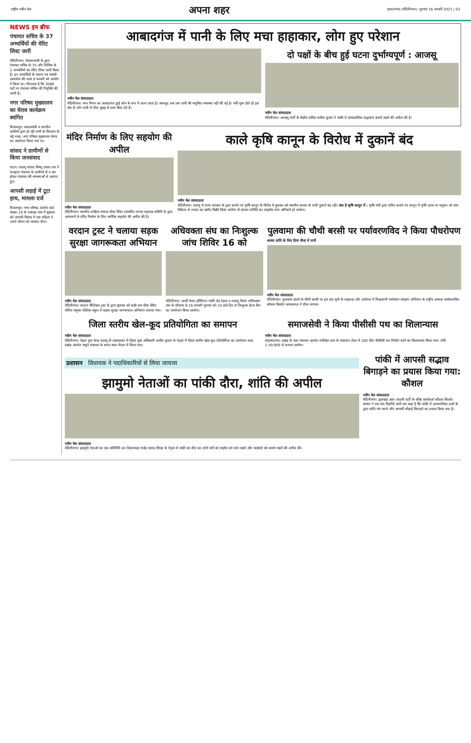राष्ट्रीय नवीन मेल अपना शहर डालटनगंज (मेदिनीनगर), गुरुवार 16 फरवरी 2023 | 03
NEWS इन ब्रीफ
पंचायत सचिव के 37 अभ्यर्थियों की मेरिट लिस्ट जारी
मेदिनीनगर। जेएसएससी के द्वारा पंचायत सचिव के 35 और लिपिक के 2 अभ्यर्थियों का मेरिट लिस्ट जारी किया है। इन अभ्यर्थियों के प्रमाण पत्र संबंधी दस्तावेज की जांच 8 फरवरी को आयोग ने किया था। गौरतलब है कि 3088 पदों पर पंचायत सचिव की नियुक्ति की जानी है।
नगर परिषद मुख्यालय का घेराव कार्यक्रम स्थगित
विश्रामपुर। समाजसेवी व स्थानीय ग्रामीणों द्वारा हो रही पानी के किल्लत के मद्दे नजर, नगर परिषद मुख्यालय घेराव का आयोजन किया गया था।
सांसद ने ग्रामीणों से किया जनसंवाद
पाटन। पलामू सांसद विष्णु दयाल राम ने राजहारा पंचायत के ग्रामीणों से रु बरु होकर पंचायत की समस्याओं से अवगत हुए।
आपसी लड़ाई में टूटा हाथ, मामला दर्ज
विश्रामपुर। नगर परिषद अंतर्गत वार्ड संख्या 19 के पचघड़ा गांव में बुधवार को आपसी विवाद में एक महिला ने अपने सौतन को जमकर पीटा।
आबादगंज में पानी के लिए मचा हाहाकार, लोग हुए परेशान
नवीन मेल संवाददाता
मेदिनीनगर। नगर निगम का आबादगंज ड्राई जोन के रूप में जाना जाता है। बावजूद अब तक पानी की समुचित व्यवस्था नहीं की गई है। गर्मी शुरू होते ही इस क्षेत्र के लोग पानी के लिए सुबह से शाम बिता देते हैं।
दो पक्षों के बीच हुई घटना दुर्भाग्यपूर्ण : आजसू
नवीन मेल संवाददाता
मेदिनीनगर। आजसू पार्टी के केंद्रीय सचिव सतीश कुमार ने पांकी में साम्प्रदायिक सद्भावना बनाये रखने की अपील की है।
मंदिर निर्माण के लिए सहयोग की अपील
नवीन मेल संवाददाता
मेदिनीनगर। स्थानीय साहित्य समाज चौक स्थित रामचरित मानस महायज्ञ समिति के द्वारा आमजनों से मंदिर निर्माण के लिए आर्थिक सहयोग की अपील की है।
काले कृषि कानून के विरोध में दुकानें बंद
नवीन मेल संवाददाता
मेदिनीनगर। पलामू में राज्य सरकार के द्वारा बनाये गए कृषि कानून के विरोध में बुधवार को स्थानीय बाजार के सभी दुकानें बंद रहीं। क्या है कृषि कानून में : कृषि मंत्री द्वारा पारित कराये गए कानून में कृषि उपज या पशुधन जो पांच क्विंटल से ज्यादा का खरीद बिक्री किया जायेगा तो बाजार समिति का लाइसेंस लेना अनिवार्य हो जायेगा।
वरदान ट्रस्ट ने चलाया सड़क सुरक्षा जागरूकता अभियान
नवीन मेल संवाददाता
मेदिनीनगर। वरदान चैरिटेबल ट्रस्ट के द्वारा बुधवार को कन्नी राम चौक स्थित जेनिथ फ्यूचर पब्लिक स्कूल में सड़क सुरक्षा जागरूकता अभियान चलाया गया।
अधिवक्ता संघ का निःशुल्क जांच शिविर 16 को
मेदिनीनगर। आर्शी केयर हॉस्पिटल पांकी रोड रेड़मा व पलामू जिला अधिवक्ता संघ के सौजन्य से 16 फरवरी गुरुवार को 10 बजे दिन से निःशुल्क हेल्थ कैंप का आयोजन किया जायेगा।
पुलवामा की चौथी बरसी पर पर्यावरणविद ने किया पौधरोपण
आत्मा शांति के लिए दिया पौधा में पानी
नवीन मेल संवाददाता
मेदिनीनगर। पुलवामा हमले के चौथी बरसी पर इस बार यूपी के लखनऊ और अयोध्या में विश्वव्यापी पर्यावरण संरक्षण अभियान के राष्ट्रीय अध्यक्ष पर्यावरणविद कौशल किशोर जायसवाल ने पौधा लगाया।
जिला स्तरीय खेल-कूद प्रतियोगिता का समापन
नवीन मेल संवाददाता
मेदिनीनगर। नेहरू युवा केन्द्र पलामू के तत्वावधान में ज़िला युवा अधिकारी अजीत कुमार के नेतृत्व में ज़िला स्तरीय खेल-कूद प्रतियोगिता का आयोजन सदर प्रखंड अंतर्गत जमुने पंचायत के सरना स्थल मैदान में किया गया।
समाजसेवी ने किया पीसीसी पथ का शिलान्यास
नवीन मेल संवाददाता
मोहम्मदगंज। प्रखंड के पंसा पंचायत अंतर्गत रानीदेवा ग्राम के पासवान टोला में 100 फीट पीसीसी पथ निर्माण कार्य का शिलान्यास किया गया। राशि 2,49,900 से कराया जायेगा।
प्रशासन विधायक ने पदाधिकारियों से लिया जायजा
झामुमो नेताओं का पांकी दौरा, शांति की अपील
नवीन मेल संवाददाता
मेदिनीनगर। झामुमो नेताओं का एक प्रतिनिधि दल जिलाध्यक्ष राजेंद्र प्रसाद सिन्हा के नेतृत्व में पांकी का दौरा कर दोनों वर्गों को माहौल को शांत रखने और भाईचारे को बनाये रखने की अपील की।
पांकी में आपसी सद्भाव बिगाड़ने का प्रयास किया गया: कौशल
नवीन मेल संवाददाता
मेदिनीनगर। झारखंड आम आदमी पार्टी के वरिष्ठ कार्यकर्ता कौशल किशोर बच्चन ने एक प्रेस विज्ञप्ति जारी कर कहा है कि पांकी में असामाजिक तत्वों के द्वारा शांति भंग करने और आपसी सौहार्द बिगाड़ने का प्रयास किया गया है।